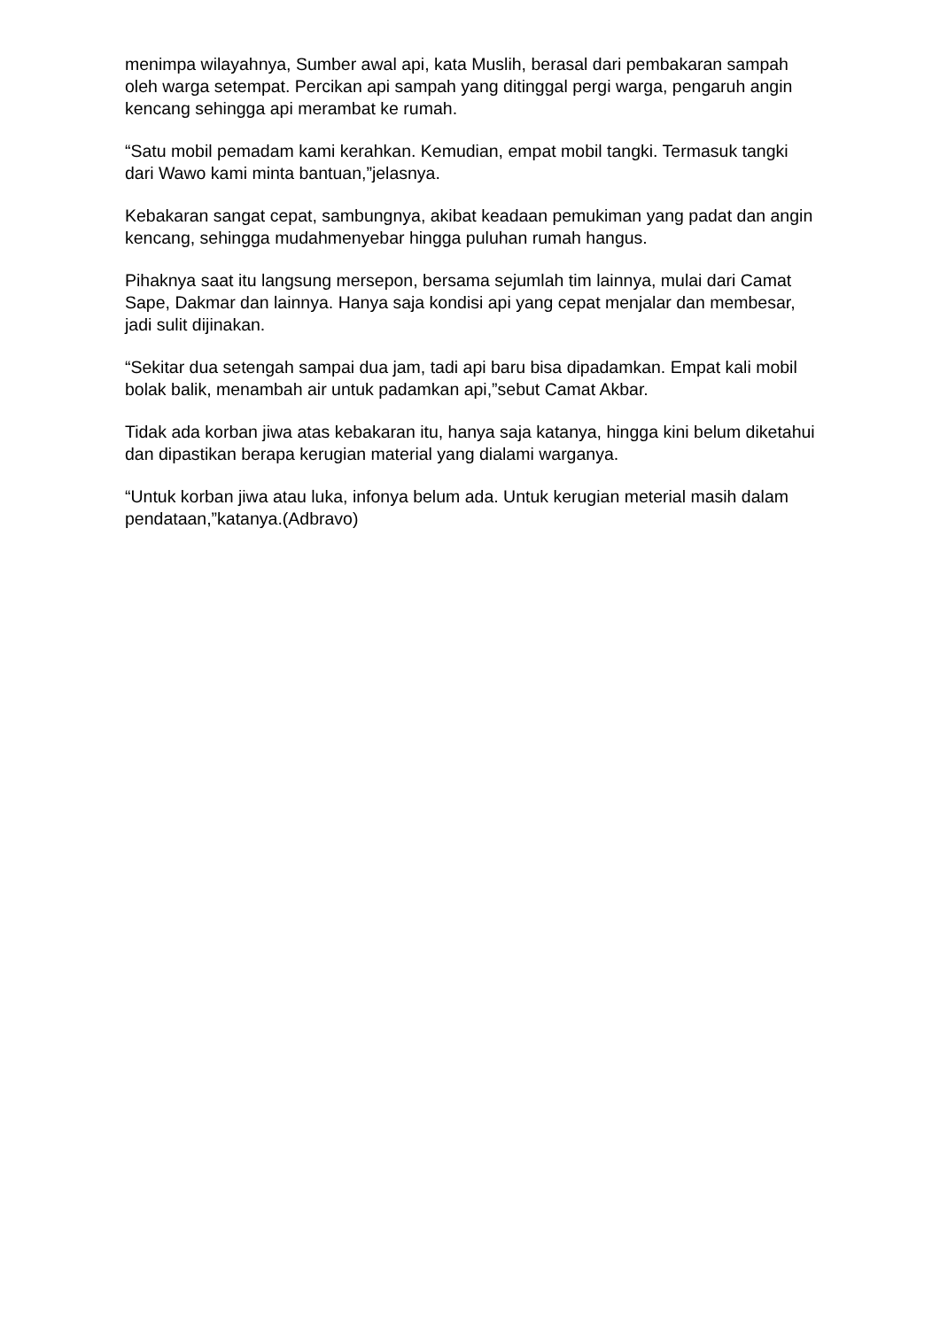menimpa wilayahnya, Sumber awal api, kata Muslih, berasal dari pembakaran sampah oleh warga setempat. Percikan api sampah yang ditinggal pergi warga, pengaruh angin kencang sehingga api merambat ke rumah.
“Satu mobil pemadam kami kerahkan. Kemudian, empat mobil tangki. Termasuk tangki dari Wawo kami minta bantuan,”jelasnya.
Kebakaran sangat cepat, sambungnya, akibat keadaan pemukiman yang padat dan angin kencang, sehingga mudahmenyebar hingga puluhan rumah hangus.
Pihaknya saat itu langsung mersepon, bersama sejumlah tim lainnya, mulai dari Camat Sape, Dakmar dan lainnya. Hanya saja kondisi api yang cepat menjalar dan membesar, jadi sulit dijinakan.
“Sekitar dua setengah sampai dua jam, tadi api baru bisa dipadamkan. Empat kali mobil bolak balik, menambah air untuk padamkan api,”sebut Camat Akbar.
Tidak ada korban jiwa atas kebakaran itu, hanya saja katanya, hingga kini belum diketahui dan dipastikan berapa kerugian material yang dialami warganya.
“Untuk korban jiwa atau luka, infonya belum ada. Untuk kerugian meterial masih dalam pendataan,”katanya.(Adbravo)